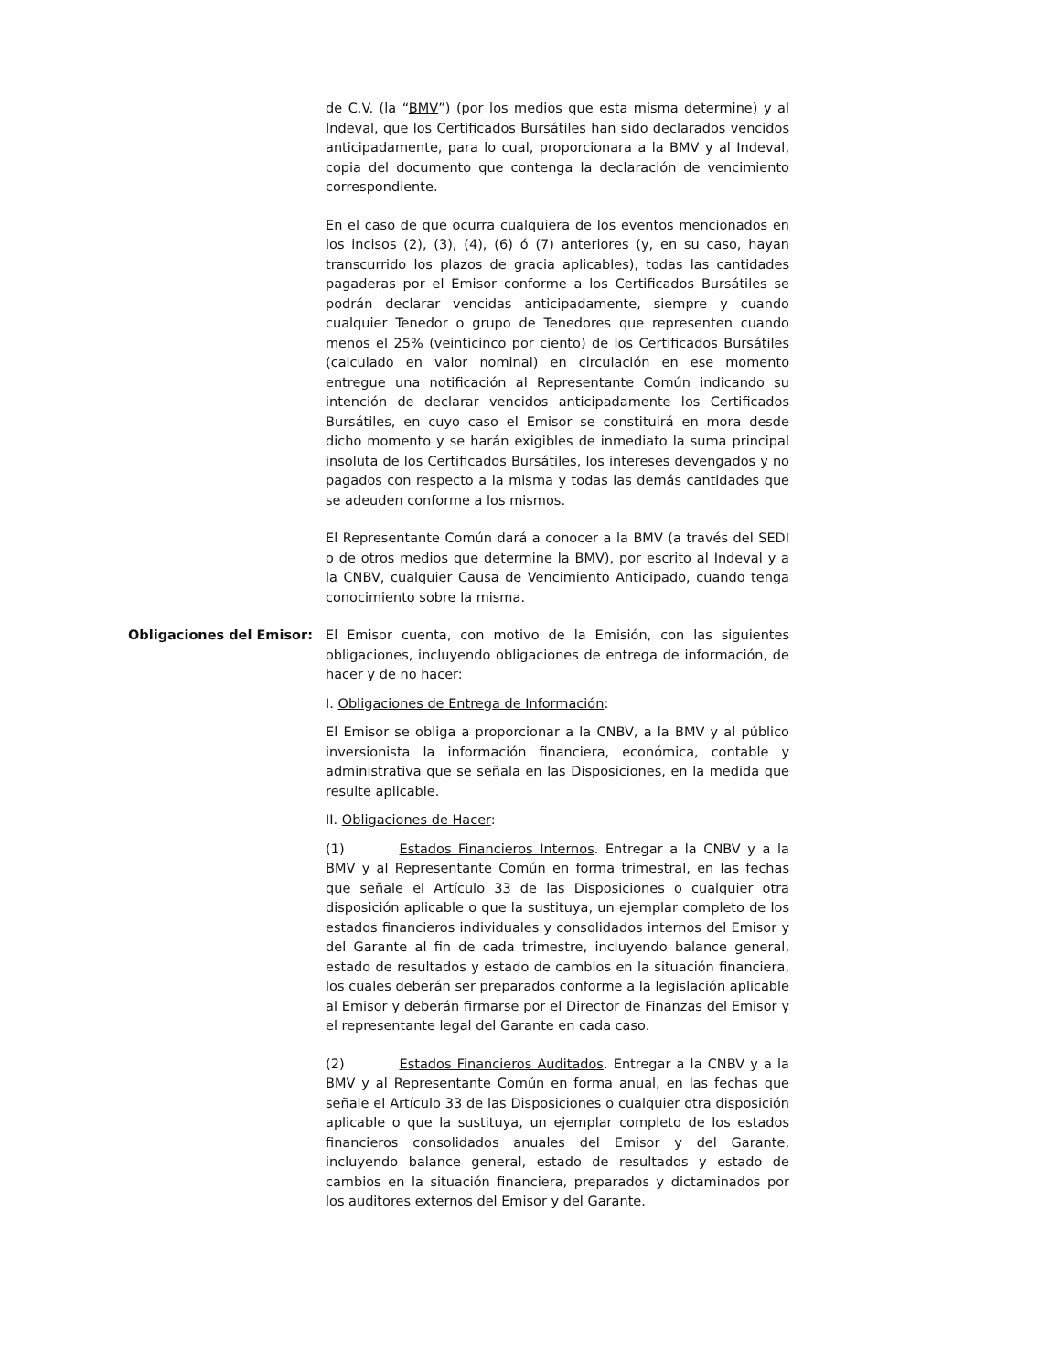de C.V. (la “BMV”) (por los medios que esta misma determine) y al Indeval, que los Certificados Bursátiles han sido declarados vencidos anticipadamente, para lo cual, proporcionara a la BMV y al Indeval, copia del documento que contenga la declaración de vencimiento correspondiente.
En el caso de que ocurra cualquiera de los eventos mencionados en los incisos (2), (3), (4), (6) ó (7) anteriores (y, en su caso, hayan transcurrido los plazos de gracia aplicables), todas las cantidades pagaderas por el Emisor conforme a los Certificados Bursátiles se podrán declarar vencidas anticipadamente, siempre y cuando cualquier Tenedor o grupo de Tenedores que representen cuando menos el 25% (veinticinco por ciento) de los Certificados Bursátiles (calculado en valor nominal) en circulación en ese momento entregue una notificación al Representante Común indicando su intención de declarar vencidos anticipadamente los Certificados Bursátiles, en cuyo caso el Emisor se constituirá en mora desde dicho momento y se harán exigibles de inmediato la suma principal insoluta de los Certificados Bursátiles, los intereses devengados y no pagados con respecto a la misma y todas las demás cantidades que se adeuden conforme a los mismos.
El Representante Común dará a conocer a la BMV (a través del SEDI o de otros medios que determine la BMV), por escrito al Indeval y a la CNBV, cualquier Causa de Vencimiento Anticipado, cuando tenga conocimiento sobre la misma.
Obligaciones del Emisor: El Emisor cuenta, con motivo de la Emisión, con las siguientes obligaciones, incluyendo obligaciones de entrega de información, de hacer y de no hacer:
I. Obligaciones de Entrega de Información:
El Emisor se obliga a proporcionar a la CNBV, a la BMV y al público inversionista la información financiera, económica, contable y administrativa que se señala en las Disposiciones, en la medida que resulte aplicable.
II. Obligaciones de Hacer:
(1) Estados Financieros Internos. Entregar a la CNBV y a la BMV y al Representante Común en forma trimestral, en las fechas que señale el Artículo 33 de las Disposiciones o cualquier otra disposición aplicable o que la sustituya, un ejemplar completo de los estados financieros individuales y consolidados internos del Emisor y del Garante al fin de cada trimestre, incluyendo balance general, estado de resultados y estado de cambios en la situación financiera, los cuales deberán ser preparados conforme a la legislación aplicable al Emisor y deberán firmarse por el Director de Finanzas del Emisor y el representante legal del Garante en cada caso.
(2) Estados Financieros Auditados. Entregar a la CNBV y a la BMV y al Representante Común en forma anual, en las fechas que señale el Artículo 33 de las Disposiciones o cualquier otra disposición aplicable o que la sustituya, un ejemplar completo de los estados financieros consolidados anuales del Emisor y del Garante, incluyendo balance general, estado de resultados y estado de cambios en la situación financiera, preparados y dictaminados por los auditores externos del Emisor y del Garante.